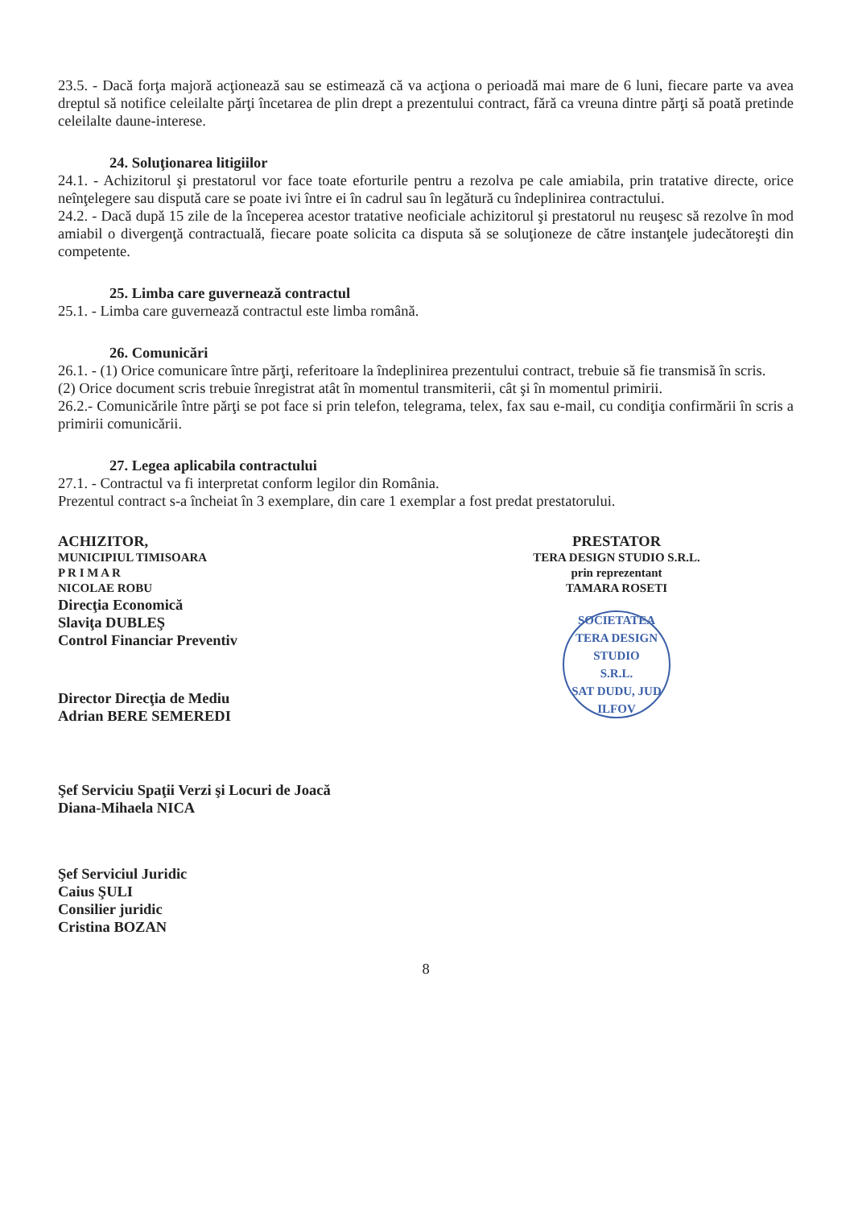23.5. - Dacă forţa majoră acţionează sau se estimează că va acţiona o perioadă mai mare de 6 luni, fiecare parte va avea dreptul să notifice celeilalte părţi încetarea de plin drept a prezentului contract, fără ca vreuna dintre părţi să poată pretinde celeilalte daune-interese.
24. Soluţionarea litigiilor
24.1. - Achizitorul şi prestatorul vor face toate eforturile pentru a rezolva pe cale amiabila, prin tratative directe, orice neînţelegere sau dispută care se poate ivi între ei în cadrul sau în legătură cu îndeplinirea contractului.
24.2. - Dacă după 15 zile de la începerea acestor tratative neoficiale achizitorul şi prestatorul nu reuşesc să rezolve în mod amiabil o divergenţă contractuală, fiecare poate solicita ca disputa să se soluţioneze de către instanţele judecătoreşti din competente.
25. Limba care guvernează contractul
25.1. - Limba care guvernează contractul este limba română.
26. Comunicări
26.1. - (1) Orice comunicare între părţi, referitoare la îndeplinirea prezentului contract, trebuie să fie transmisă în scris.
(2) Orice document scris trebuie înregistrat atât în momentul transmiterii, cât şi în momentul primirii.
26.2.- Comunicările între părţi se pot face si prin telefon, telegrama, telex, fax sau e-mail, cu condiţia confirmării în scris a primirii comunicării.
27. Legea aplicabila contractului
27.1. - Contractul va fi interpretat conform legilor din România.
Prezentul contract s-a încheiat în 3 exemplare, din care 1 exemplar a fost predat prestatorului.
ACHIZITOR,
MUNICIPIUL TIMISOARA
P R I M A R
NICOLAE ROBU
Direcţia Economică
Slaviţa DUBLEŞ
Control Financiar Preventiv
Director Direcţia de Mediu
Adrian BERE SEMEREDI
Şef Serviciu Spaţii Verzi şi Locuri de Joacă
Diana-Mihaela NICA
Şef Serviciul Juridic
Caius ŞULI
Consilier juridic
Cristina BOZAN
PRESTATOR
TERA DESIGN STUDIO S.R.L.
prin reprezentant
TAMARA ROSETI
SOCIETATEA
TERA DESIGN STUDIO
S.R.L.
SAT DUDU, JUD ILFOV
8